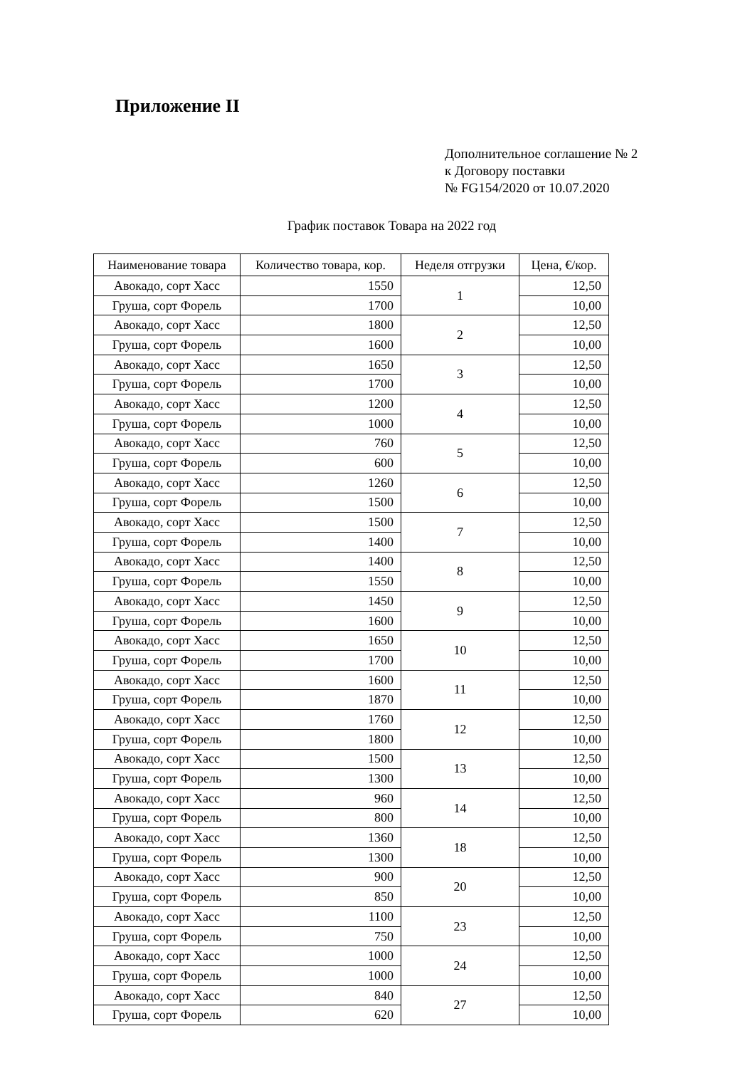Приложение II
Дополнительное соглашение № 2
к Договору поставки
№ FG154/2020 от 10.07.2020
График поставок Товара на 2022 год
| Наименование товара | Количество товара, кор. | Неделя отгрузки | Цена, €/кор. |
| --- | --- | --- | --- |
| Авокадо, сорт Хасс | 1550 | 1 | 12,50 |
| Груша, сорт Форель | 1700 | | 10,00 |
| Авокадо, сорт Хасс | 1800 | 2 | 12,50 |
| Груша, сорт Форель | 1600 | | 10,00 |
| Авокадо, сорт Хасс | 1650 | 3 | 12,50 |
| Груша, сорт Форель | 1700 | | 10,00 |
| Авокадо, сорт Хасс | 1200 | 4 | 12,50 |
| Груша, сорт Форель | 1000 | | 10,00 |
| Авокадо, сорт Хасс | 760 | 5 | 12,50 |
| Груша, сорт Форель | 600 | | 10,00 |
| Авокадо, сорт Хасс | 1260 | 6 | 12,50 |
| Груша, сорт Форель | 1500 | | 10,00 |
| Авокадо, сорт Хасс | 1500 | 7 | 12,50 |
| Груша, сорт Форель | 1400 | | 10,00 |
| Авокадо, сорт Хасс | 1400 | 8 | 12,50 |
| Груша, сорт Форель | 1550 | | 10,00 |
| Авокадо, сорт Хасс | 1450 | 9 | 12,50 |
| Груша, сорт Форель | 1600 | | 10,00 |
| Авокадо, сорт Хасс | 1650 | 10 | 12,50 |
| Груша, сорт Форель | 1700 | | 10,00 |
| Авокадо, сорт Хасс | 1600 | 11 | 12,50 |
| Груша, сорт Форель | 1870 | | 10,00 |
| Авокадо, сорт Хасс | 1760 | 12 | 12,50 |
| Груша, сорт Форель | 1800 | | 10,00 |
| Авокадо, сорт Хасс | 1500 | 13 | 12,50 |
| Груша, сорт Форель | 1300 | | 10,00 |
| Авокадо, сорт Хасс | 960 | 14 | 12,50 |
| Груша, сорт Форель | 800 | | 10,00 |
| Авокадо, сорт Хасс | 1360 | 18 | 12,50 |
| Груша, сорт Форель | 1300 | | 10,00 |
| Авокадо, сорт Хасс | 900 | 20 | 12,50 |
| Груша, сорт Форель | 850 | | 10,00 |
| Авокадо, сорт Хасс | 1100 | 23 | 12,50 |
| Груша, сорт Форель | 750 | | 10,00 |
| Авокадо, сорт Хасс | 1000 | 24 | 12,50 |
| Груша, сорт Форель | 1000 | | 10,00 |
| Авокадо, сорт Хасс | 840 | 27 | 12,50 |
| Груша, сорт Форель | 620 | | 10,00 |